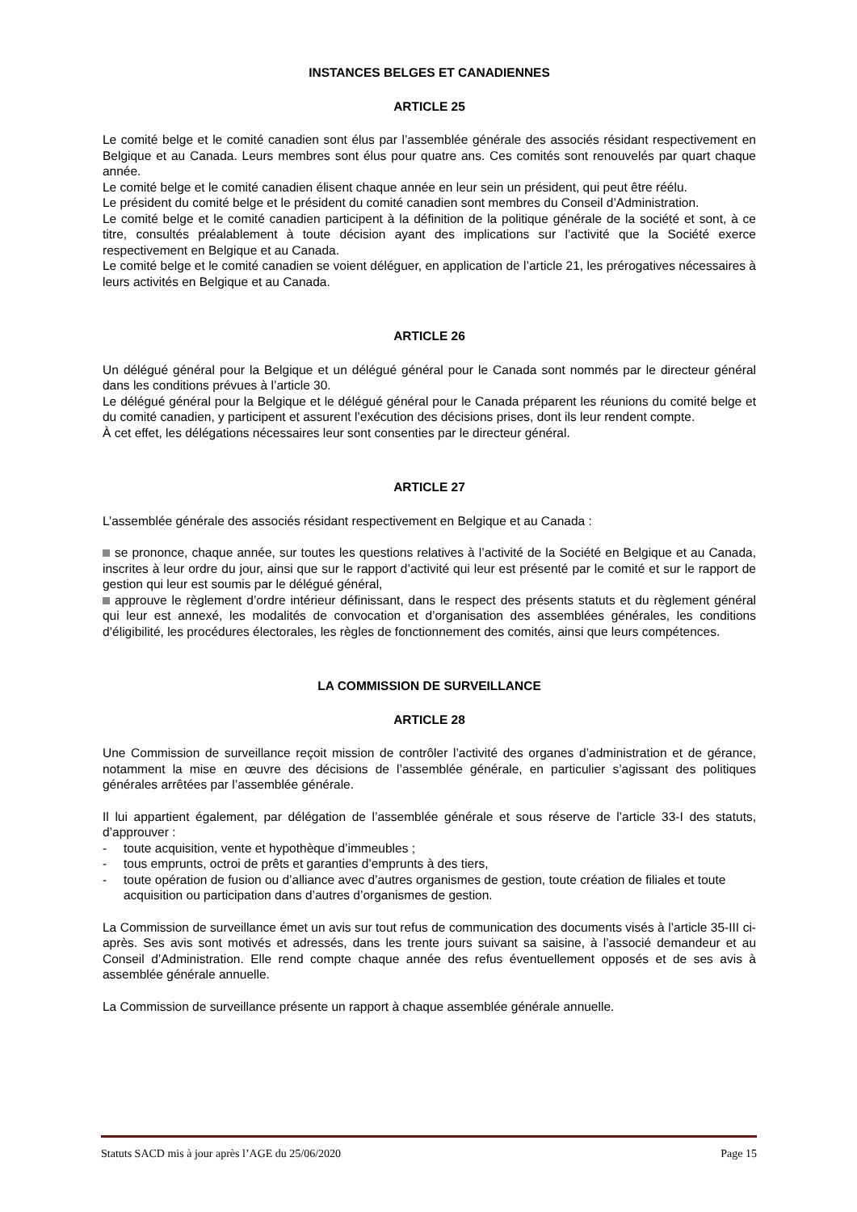INSTANCES BELGES ET CANADIENNES
ARTICLE 25
Le comité belge et le comité canadien sont élus par l’assemblée générale des associés résidant respectivement en Belgique et au Canada. Leurs membres sont élus pour quatre ans. Ces comités sont renouvelés par quart chaque année.
Le comité belge et le comité canadien élisent chaque année en leur sein un président, qui peut être réélu.
Le président du comité belge et le président du comité canadien sont membres du Conseil d’Administration.
Le comité belge et le comité canadien participent à la définition de la politique générale de la société et sont, à ce titre, consultés préalablement à toute décision ayant des implications sur l’activité que la Société exerce respectivement en Belgique et au Canada.
Le comité belge et le comité canadien se voient déléguer, en application de l’article 21, les prérogatives nécessaires à leurs activités en Belgique et au Canada.
ARTICLE 26
Un délégué général pour la Belgique et un délégué général pour le Canada sont nommés par le directeur général dans les conditions prévues à l’article 30.
Le délégué général pour la Belgique et le délégué général pour le Canada préparent les réunions du comité belge et du comité canadien, y participent et assurent l’exécution des décisions prises, dont ils leur rendent compte.
À cet effet, les délégations nécessaires leur sont consenties par le directeur général.
ARTICLE 27
L’assemblée générale des associés résidant respectivement en Belgique et au Canada :
se prononce, chaque année, sur toutes les questions relatives à l’activité de la Société en Belgique et au Canada, inscrites à leur ordre du jour, ainsi que sur le rapport d’activité qui leur est présenté par le comité et sur le rapport de gestion qui leur est soumis par le délégué général,
approuve le règlement d’ordre intérieur définissant, dans le respect des présents statuts et du règlement général qui leur est annexé, les modalités de convocation et d’organisation des assemblées générales, les conditions d’éligibilité, les procédures électorales, les règles de fonctionnement des comités, ainsi que leurs compétences.
LA COMMISSION DE SURVEILLANCE
ARTICLE 28
Une Commission de surveillance reçoit mission de contrôler l’activité des organes d’administration et de gérance, notamment la mise en œuvre des décisions de l’assemblée générale, en particulier s’agissant des politiques générales arrêtées par l’assemblée générale.
Il lui appartient également, par délégation de l’assemblée générale et sous réserve de l’article 33-I des statuts, d’approuver :
- toute acquisition, vente et hypothèque d’immeubles ;
- tous emprunts, octroi de prêts et garanties d’emprunts à des tiers,
- toute opération de fusion ou d’alliance avec d’autres organismes de gestion, toute création de filiales et toute acquisition ou participation dans d’autres d’organismes de gestion.
La Commission de surveillance émet un avis sur tout refus de communication des documents visés à l’article 35-III ci-après. Ses avis sont motivés et adressés, dans les trente jours suivant sa saisine, à l’associé demandeur et au Conseil d’Administration. Elle rend compte chaque année des refus éventuellement opposés et de ses avis à assemblée générale annuelle.
La Commission de surveillance présente un rapport à chaque assemblée générale annuelle.
Statuts SACD mis à jour après l’AGE du 25/06/2020 Page 15